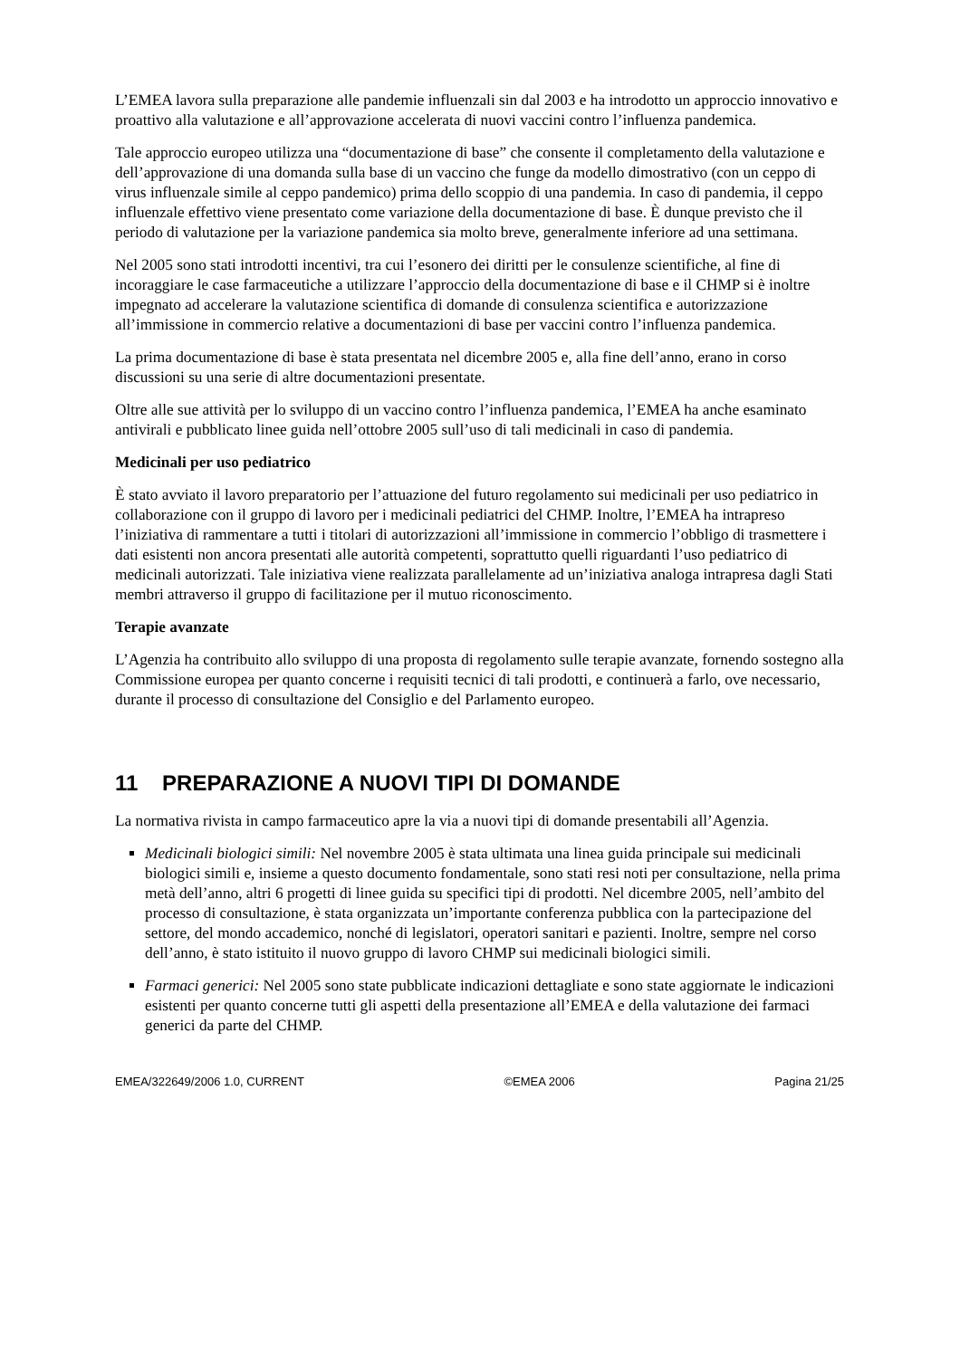L’EMEA lavora sulla preparazione alle pandemie influenzali sin dal 2003 e ha introdotto un approccio innovativo e proattivo alla valutazione e all’approvazione accelerata di nuovi vaccini contro l’influenza pandemica.
Tale approccio europeo utilizza una “documentazione di base” che consente il completamento della valutazione e dell’approvazione di una domanda sulla base di un vaccino che funge da modello dimostrativo (con un ceppo di virus influenzale simile al ceppo pandemico) prima dello scoppio di una pandemia. In caso di pandemia, il ceppo influenzale effettivo viene presentato come variazione della documentazione di base. È dunque previsto che il periodo di valutazione per la variazione pandemica sia molto breve, generalmente inferiore ad una settimana.
Nel 2005 sono stati introdotti incentivi, tra cui l’esonero dei diritti per le consulenze scientifiche, al fine di incoraggiare le case farmaceutiche a utilizzare l’approccio della documentazione di base e il CHMP si è inoltre impegnato ad accelerare la valutazione scientifica di domande di consulenza scientifica e autorizzazione all’immissione in commercio relative a documentazioni di base per vaccini contro l’influenza pandemica.
La prima documentazione di base è stata presentata nel dicembre 2005 e, alla fine dell’anno, erano in corso discussioni su una serie di altre documentazioni presentate.
Oltre alle sue attività per lo sviluppo di un vaccino contro l’influenza pandemica, l’EMEA ha anche esaminato antivirali e pubblicato linee guida nell’ottobre 2005 sull’uso di tali medicinali in caso di pandemia.
Medicinali per uso pediatrico
È stato avviato il lavoro preparatorio per l’attuazione del futuro regolamento sui medicinali per uso pediatrico in collaborazione con il gruppo di lavoro per i medicinali pediatrici del CHMP. Inoltre, l’EMEA ha intrapreso l’iniziativa di rammentare a tutti i titolari di autorizzazioni all’immissione in commercio l’obbligo di trasmettere i dati esistenti non ancora presentati alle autorità competenti, soprattutto quelli riguardanti l’uso pediatrico di medicinali autorizzati. Tale iniziativa viene realizzata parallelamente ad un’iniziativa analoga intrapresa dagli Stati membri attraverso il gruppo di facilitazione per il mutuo riconoscimento.
Terapie avanzate
L’Agenzia ha contribuito allo sviluppo di una proposta di regolamento sulle terapie avanzate, fornendo sostegno alla Commissione europea per quanto concerne i requisiti tecnici di tali prodotti, e continuerà a farlo, ove necessario, durante il processo di consultazione del Consiglio e del Parlamento europeo.
11 PREPARAZIONE A NUOVI TIPI DI DOMANDE
La normativa rivista in campo farmaceutico apre la via a nuovi tipi di domande presentabili all’Agenzia.
Medicinali biologici simili: Nel novembre 2005 è stata ultimata una linea guida principale sui medicinali biologici simili e, insieme a questo documento fondamentale, sono stati resi noti per consultazione, nella prima metà dell’anno, altri 6 progetti di linee guida su specifici tipi di prodotti. Nel dicembre 2005, nell’ambito del processo di consultazione, è stata organizzata un’importante conferenza pubblica con la partecipazione del settore, del mondo accademico, nonché di legislatori, operatori sanitari e pazienti. Inoltre, sempre nel corso dell’anno, è stato istituito il nuovo gruppo di lavoro CHMP sui medicinali biologici simili.
Farmaci generici: Nel 2005 sono state pubblicate indicazioni dettagliate e sono state aggiornate le indicazioni esistenti per quanto concerne tutti gli aspetti della presentazione all’EMEA e della valutazione dei farmaci generici da parte del CHMP.
EMEA/322649/2006 1.0, CURRENT ©EMEA 2006 Pagina 21/25